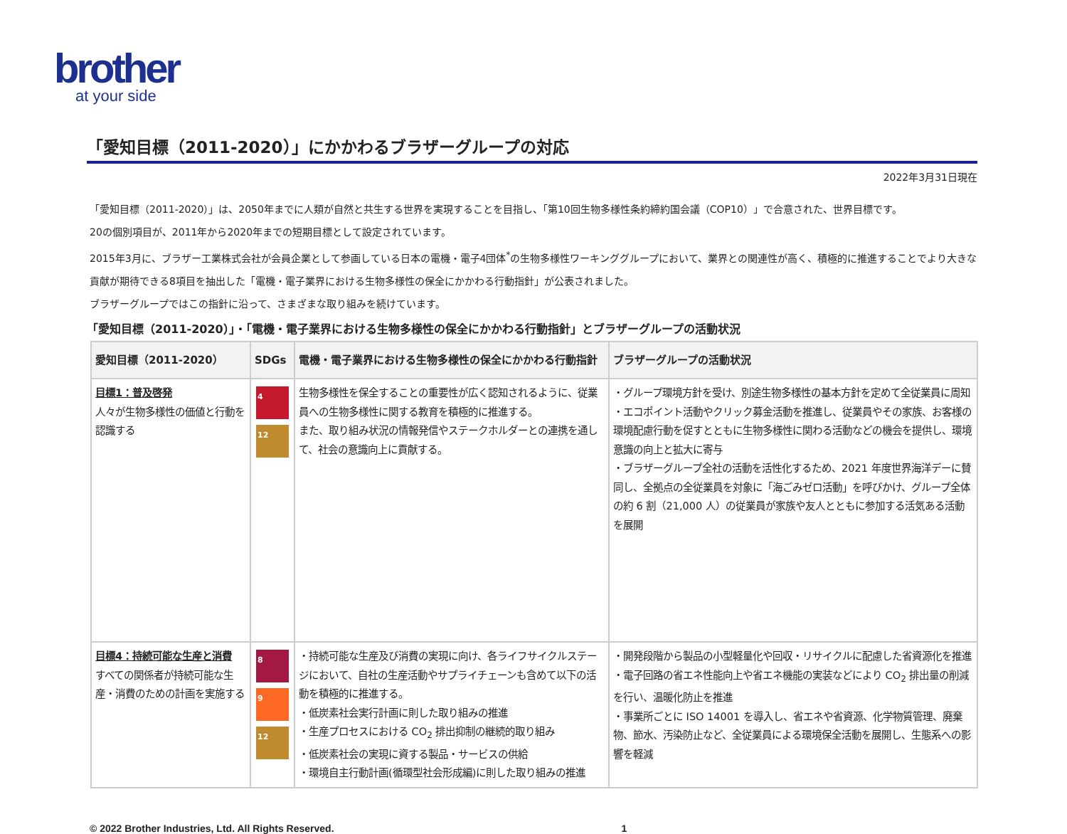brother
at your side
「愛知目標（2011-2020）」にかかわるブラザーグループの対応
2022年3月31日現在
「愛知目標（2011-2020）」は、2050年までに人類が自然と共生する世界を実現することを目指し、「第10回生物多様性条約締約国会議（COP10）」で合意された、世界目標です。
20の個別項目が、2011年から2020年までの短期目標として設定されています。
2015年3月に、ブラザー工業株式会社が会員企業として参画している日本の電機・電子4団体<sup>*</sup>の生物多様性ワーキンググループにおいて、業界との関連性が高く、積極的に推進することでより大きな貢献が期待できる8項目を抽出した「電機・電子業界における生物多様性の保全にかかわる行動指針」が公表されました。
ブラザーグループではこの指針に沿って、さまざまな取り組みを続けています。
「愛知目標（2011-2020）」・「電機・電子業界における生物多様性の保全にかかわる行動指針」とブラザーグループの活動状況
| 愛知目標（2011-2020） | SDGs | 電機・電子業界における生物多様性の保全にかかわる行動指針 | ブラザーグループの活動状況 |
| --- | --- | --- | --- |
| 目標1：普及啓発 人々が生物多様性の価値と行動を認識する | 4 12 | 生物多様性を保全することの重要性が広く認知されるように、従業員への生物多様性に関する教育を積極的に推進する。 また、取り組み状況の情報発信やステークホルダーとの連携を通して、社会の意識向上に貢献する。 | ・グループ環境方針を受け、別途生物多様性の基本方針を定めて全従業員に周知 ・エコポイント活動やクリック募金活動を推進し、従業員やその家族、お客様の環境配慮行動を促すとともに生物多様性に関わる活動などの機会を提供し、環境意識の向上と拡大に寄与 ・ブラザーグループ全社の活動を活性化するため、2021 年度世界海洋デーに賛同し、全拠点の全従業員を対象に「海ごみゼロ活動」を呼びかけ、グループ全体の約 6 割（21,000 人）の従業員が家族や友人とともに参加する活気ある活動を展開 |
| 目標4：持続可能な生産と消費 すべての関係者が持続可能な生産・消費のための計画を実施する | 8 9 12 | ・持続可能な生産及び消費の実現に向け、各ライフサイクルステージにおいて、自社の生産活動やサプライチェーンも含めて以下の活動を積極的に推進する。 ・低炭素社会実行計画に則した取り組みの推進 ・生産プロセスにおける CO<sub>2</sub> 排出抑制の継続的取り組み ・低炭素社会の実現に資する製品・サービスの供給 ・環境自主行動計画(循環型社会形成編)に則した取り組みの推進 | ・開発段階から製品の小型軽量化や回収・リサイクルに配慮した省資源化を推進 ・電子回路の省エネ性能向上や省エネ機能の実装などにより CO<sub>2</sub> 排出量の削減を行い、温暖化防止を推進 ・事業所ごとに ISO 14001 を導入し、省エネや省資源、化学物質管理、廃棄物、節水、汚染防止など、全従業員による環境保全活動を展開し、生態系への影響を軽減 |
© 2022 Brother Industries, Ltd. All Rights Reserved. 1